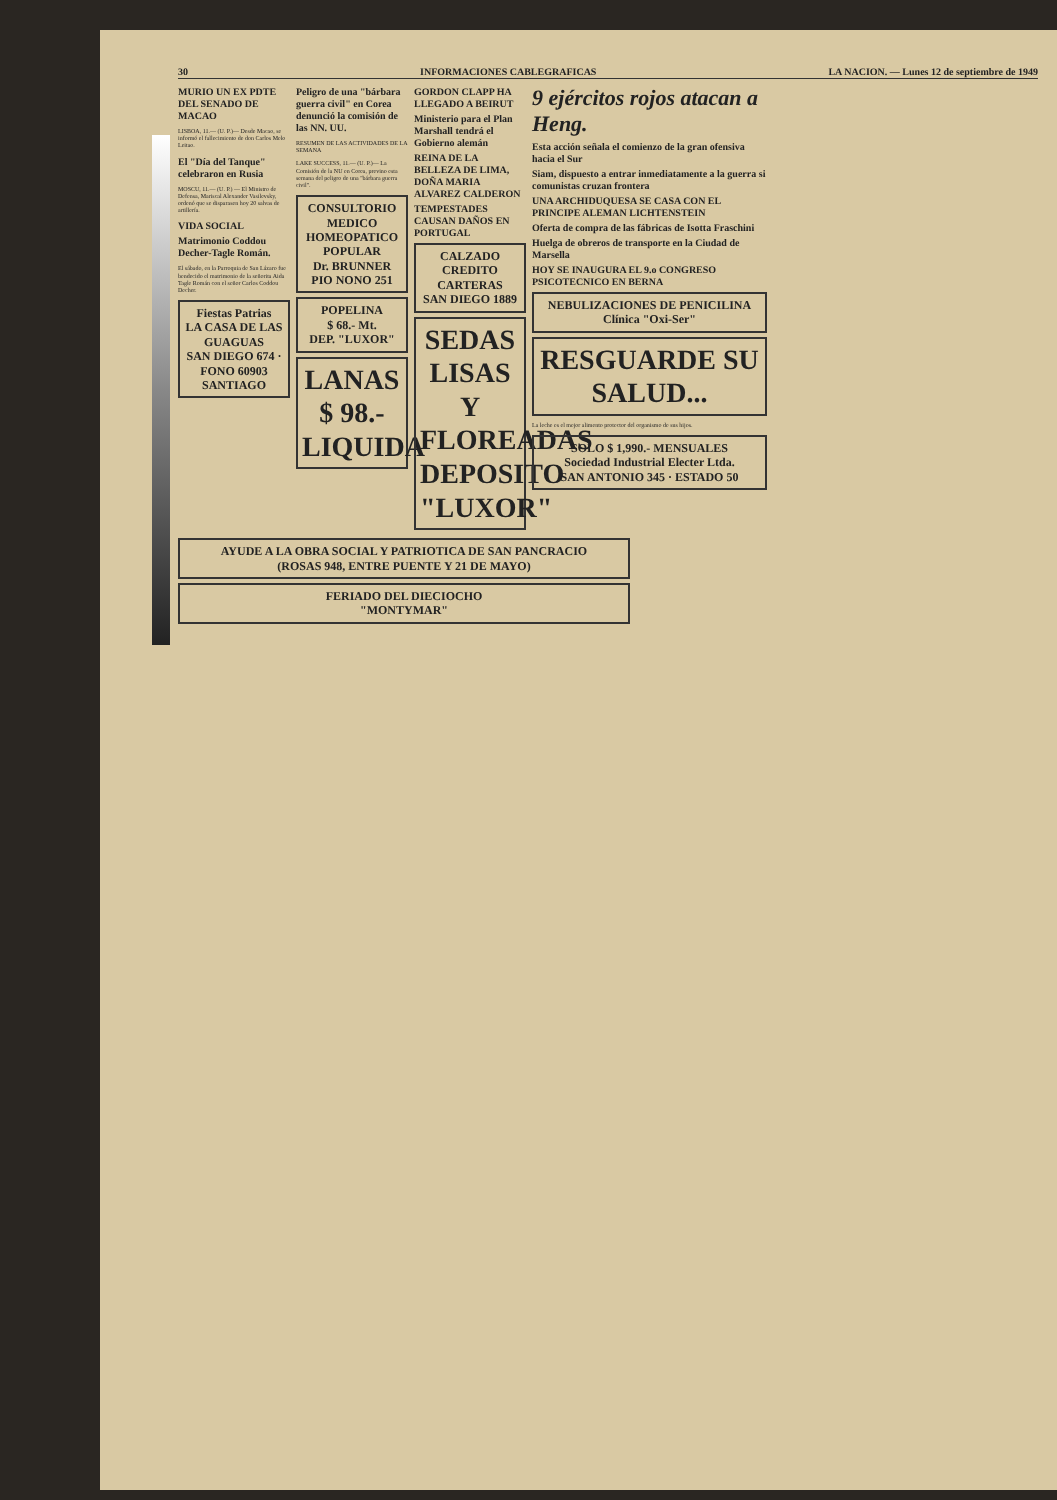30 INFORMACIONES CABLEGRAFICAS LA NACION. — Lunes 12 de septiembre de 1949
MURIO UN EX PDTE DEL SENADO DE MACAO
LISBOA, 11.— (U. P.)— Desde Macao, se informó el fallecimiento de don Carlos Melo Leitao.
El "Día del Tanque" celebraron en Rusia
MOSCU, 11.— (U. P.) — El Ministro de Defensa, Mariscal Alexander Vasilevsky, ordenó que se disparasen hoy 20 salvas de artillería.
VIDA SOCIAL
Matrimonio Coddou Decher-Tagle Román.
El sábado, en la Parroquia de San Lázaro fue bendecido el matrimonio de la señorita Aida Tagle Román con el señor Carlos Coddou Decher.
Fiestas Patrias
LA CASA DE LAS GUAGUAS
SAN DIEGO 674 · FONO 60903
SANTIAGO
Peligro de una "bárbara guerra civil" en Corea denunció la comisión de las NN. UU.
RESUMEN DE LAS ACTIVIDADES DE LA SEMANA
LAKE SUCCESS, 11.— (U. P.)— La Comisión de la NU en Corea, previno esta semana del peligro de una "bárbara guerra civil".
CONSULTORIO MEDICO HOMEOPATICO POPULAR
Dr. BRUNNER
PIO NONO 251
POPELINA
$ 68.- Mt.
DEP. "LUXOR"
LANAS
$ 98.-
LIQUIDA
GORDON CLAPP HA LLEGADO A BEIRUT
Ministerio para el Plan Marshall tendrá el Gobierno alemán
REINA DE LA BELLEZA DE LIMA, DOÑA MARIA ALVAREZ CALDERON
TEMPESTADES CAUSAN DAÑOS EN PORTUGAL
CALZADO CREDITO
CARTERAS
SAN DIEGO 1889
SEDAS
LISAS Y FLOREADAS
DEPOSITO "LUXOR"
9 ejércitos rojos atacan a Heng.
Esta acción señala el comienzo de la gran ofensiva hacia el Sur
Siam, dispuesto a entrar inmediatamente a la guerra si comunistas cruzan frontera
UNA ARCHIDUQUESA SE CASA CON EL PRINCIPE ALEMAN LICHTENSTEIN
Oferta de compra de las fábricas de Isotta Fraschini
Huelga de obreros de transporte en la Ciudad de Marsella
HOY SE INAUGURA EL 9.o CONGRESO PSICOTECNICO EN BERNA
NEBULIZACIONES DE PENICILINA
Clínica "Oxi-Ser"
RESGUARDE SU SALUD...
La leche es el mejor alimento protector del organismo de sus hijos.
SOLO $ 1,990.- MENSUALES
Sociedad Industrial Electer Ltda.
SAN ANTONIO 345 · ESTADO 50
AYUDE A LA OBRA SOCIAL Y PATRIOTICA DE SAN PANCRACIO
(ROSAS 948, ENTRE PUENTE Y 21 DE MAYO)
FERIADO DEL DIECIOCHO
"MONTYMAR"